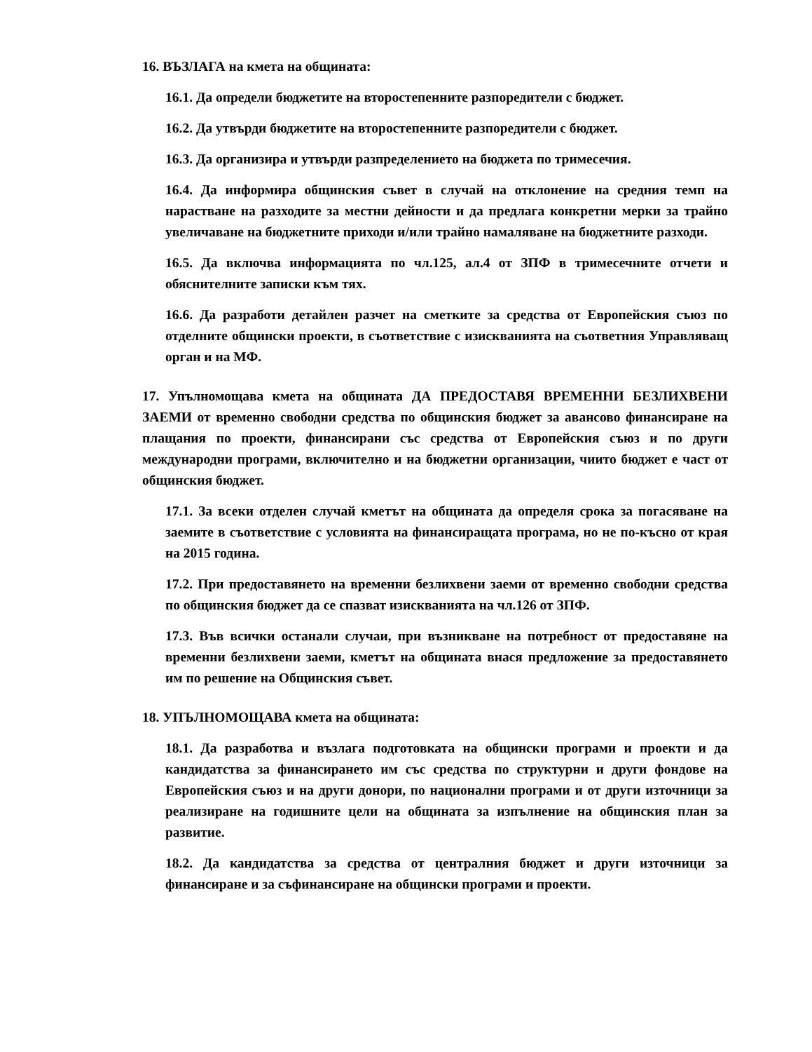16. ВЪЗЛАГА на кмета на общината:
16.1. Да определи бюджетите на второстепенните разпоредители с бюджет.
16.2. Да утвърди бюджетите на второстепенните разпоредители с бюджет.
16.3. Да организира и утвърди разпределението на бюджета по тримесечия.
16.4. Да информира общинския съвет в случай на отклонение на средния темп на нарастване на разходите за местни дейности и да предлага конкретни мерки за трайно увеличаване на бюджетните приходи и/или трайно намаляване на бюджетните разходи.
16.5. Да включва информацията по чл.125, ал.4 от ЗПФ в тримесечните отчети и обяснителните записки към тях.
16.6. Да разработи детайлен разчет на сметките за средства от Европейския съюз по отделните общински проекти, в съответствие с изискванията на съответния Управляващ орган и на МФ.
17. Упълномощава кмета на общината ДА ПРЕДОСТАВЯ ВРЕМЕННИ БЕЗЛИХВЕНИ ЗАЕМИ от временно свободни средства по общинския бюджет за авансово финансиране на плащания по проекти, финансирани със средства от Европейския съюз и по други международни програми, включително и на бюджетни организации, чиито бюджет е част от общинския бюджет.
17.1. За всеки отделен случай кметът на общината да определя срока за погасяване на заемите в съответствие с условията на финансиращата програма, но не по-късно от края на 2015 година.
17.2. При предоставянето на временни безлихвени заеми от временно свободни средства по общинския бюджет да се спазват изискванията на чл.126 от ЗПФ.
17.3. Във всички останали случаи, при възникване на потребност от предоставяне на временни безлихвени заеми, кметът на общината внася предложение за предоставянето им по решение на Общинския съвет.
18. УПЪЛНОМОЩАВА кмета на общината:
18.1. Да разработва и възлага подготовката на общински програми и проекти и да кандидатства за финансирането им със средства по структурни и други фондове на Европейския съюз и на други донори, по национални програми и от други източници за реализиране на годишните цели на общината за изпълнение на общинския план за развитие.
18.2. Да кандидатства за средства от централния бюджет и други източници за финансиране и за съфинансиране на общински програми и проекти.